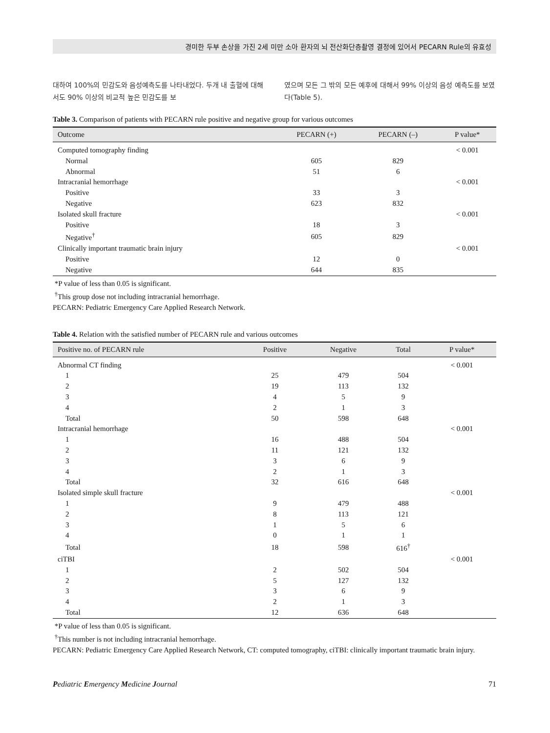경미한 두부 손상을 가진 2세 미만 소아 환자의 뇌 전산화단층촬영 결정에 있어서 PECARN Rule의 유효성
대하여 100%의 민감도와 음성예측도를 나타내었다. 두개 내 출혈에 대해서도 90% 이상의 비교적 높은 민감도를 보
였으며 모든 그 밖의 모든 예후에 대해서 99% 이상의 음성 예측도를 보였다(Table 5).
Table 3. Comparison of patients with PECARN rule positive and negative group for various outcomes
| Outcome | PECARN (+) | PECARN (–) | P value* |
| --- | --- | --- | --- |
| Computed tomography finding | | | < 0.001 |
| Normal | 605 | 829 | |
| Abnormal | 51 | 6 | |
| Intracranial hemorrhage | | | < 0.001 |
| Positive | 33 | 3 | |
| Negative | 623 | 832 | |
| Isolated skull fracture | | | < 0.001 |
| Positive | 18 | 3 | |
| Negative<sup>†</sup> | 605 | 829 | |
| Clinically important traumatic brain injury | | | < 0.001 |
| Positive | 12 | 0 | |
| Negative | 644 | 835 | |
*P value of less than 0.05 is significant.
<sup>†</sup> This group dose not including intracranial hemorrhage.
PECARN: Pediatric Emergency Care Applied Research Network.
Table 4. Relation with the satisfied number of PECARN rule and various outcomes
| Positive no. of PECARN rule | Positive | Negative | Total | P value* |
| --- | --- | --- | --- | --- |
| Abnormal CT finding | | | | < 0.001 |
| 1 | 25 | 479 | 504 | |
| 2 | 19 | 113 | 132 | |
| 3 | 4 | 5 | 9 | |
| 4 | 2 | 1 | 3 | |
| Total | 50 | 598 | 648 | |
| Intracranial hemorrhage | | | | < 0.001 |
| 1 | 16 | 488 | 504 | |
| 2 | 11 | 121 | 132 | |
| 3 | 3 | 6 | 9 | |
| 4 | 2 | 1 | 3 | |
| Total | 32 | 616 | 648 | |
| Isolated simple skull fracture | | | | < 0.001 |
| 1 | 9 | 479 | 488 | |
| 2 | 8 | 113 | 121 | |
| 3 | 1 | 5 | 6 | |
| 4 | 0 | 1 | 1 | |
| Total | 18 | 598 | 616<sup>†</sup> | |
| ciTBI | | | | < 0.001 |
| 1 | 2 | 502 | 504 | |
| 2 | 5 | 127 | 132 | |
| 3 | 3 | 6 | 9 | |
| 4 | 2 | 1 | 3 | |
| Total | 12 | 636 | 648 | |
*P value of less than 0.05 is significant.
<sup>†</sup> This number is not including intracranial hemorrhage.
PECARN: Pediatric Emergency Care Applied Research Network, CT: computed tomography, ciTBI: clinically important traumatic brain injury.
Pediatric Emergency Medicine Journal 71